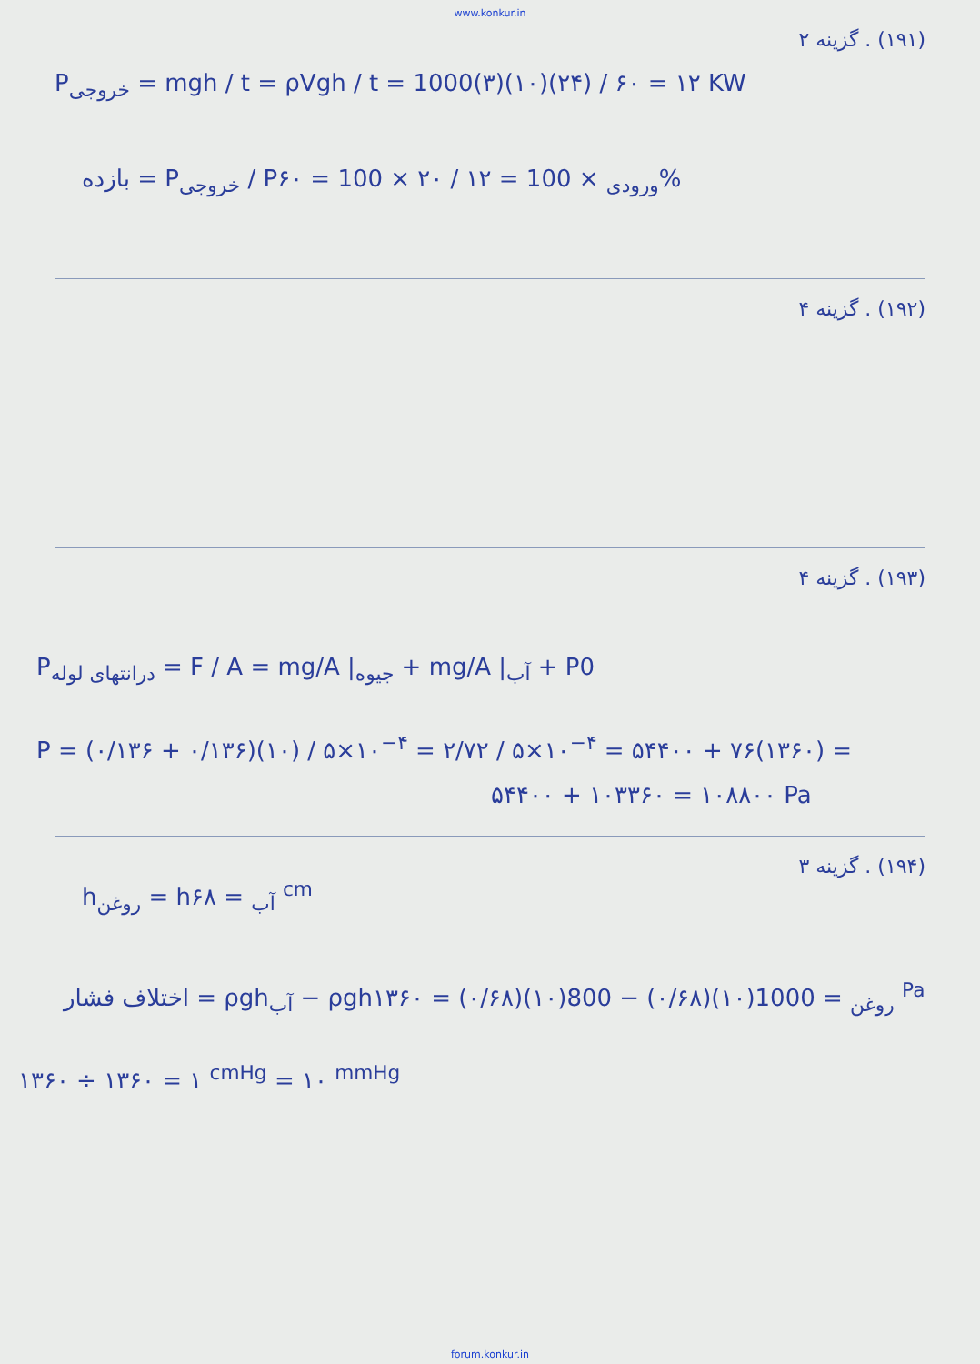www.konkur.in
(۱۹۱) . گزینه ۲
P<sub>خروجی</sub> = mgh / t = ρVgh / t = 1000(۳)(۱۰)(۲۴) / ۶۰ = ۱۲ KW
بازده = P<sub>خروجی</sub> / P<sub>ورودی</sub> × 100 = ۱۲ / ۲۰ × 100 = ۶۰%
(۱۹۲) . گزینه ۴
(۱۹۳) . گزینه ۴
P<sub>درانتهای لوله</sub> = F / A = mg/A |<sub>جیوه</sub> + mg/A |<sub>آب</sub> + P0
P = (۰/۱۳۶ + ۰/۱۳۶)(۱۰) / ۵×۱۰<sup>−۴</sup> = ۲/۷۲ / ۵×۱۰<sup>−۴</sup> = ۵۴۴۰۰ + ۷۶(۱۳۶۰) =
۵۴۴۰۰ + ۱۰۳۳۶۰ = ۱۰۸۸۰۰ Pa
(۱۹۴) . گزینه ۳
h<sub>روغن</sub> = h<sub>آب</sub> = ۶۸ <sup>cm</sup>
اختلاف فشار = ρgh<sub>آب</sub> − ρgh<sub>روغن</sub> = 1000(۱۰)(۰/۶۸) − 800(۱۰)(۰/۶۸) = ۱۳۶۰ <sup>Pa</sup>
۱۳۶۰ ÷ ۱۳۶۰ = ۱ <sup>cmHg</sup> = ۱۰ <sup>mmHg</sup>
forum.konkur.in